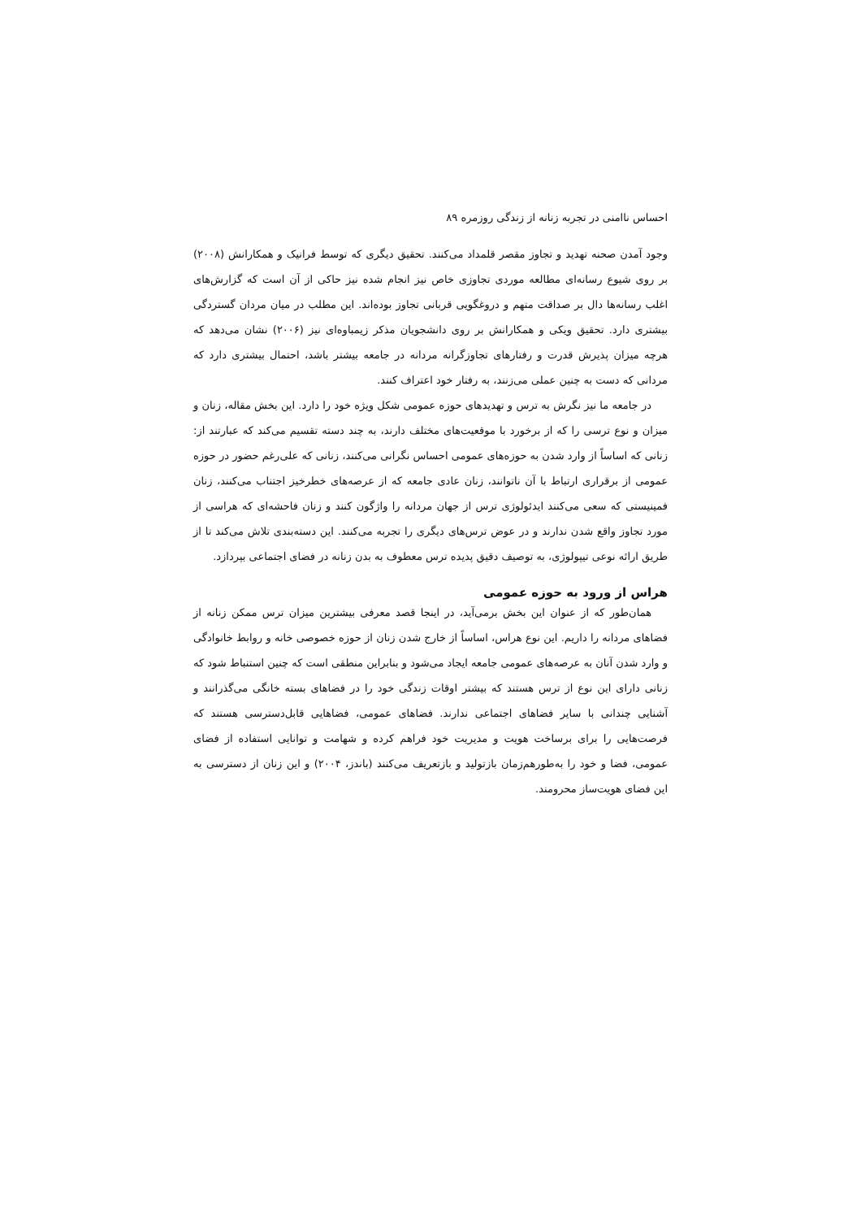احساس ناامنی در تجربه زنانه از زندگی روزمره ۸۹
وجود آمدن صحنه تهدید و تجاوز مقصر قلمداد می‌کنند. تحقیق دیگری که توسط فرانیک و همکارانش (۲۰۰۸) بر روی شیوع رسانه‌ای مطالعه موردی تجاوزی خاص نیز انجام شده نیز حاکی از آن است که گزارش‌های اغلب رسانه‌ها دال بر صداقت متهم و دروغگویی قربانی تجاوز بوده‌اند. این مطلب در میان مردان گستردگی بیشتری دارد. تحقیق ویکی و همکارانش بر روی دانشجویان مذکر زیمباوه‌ای نیز (۲۰۰۶) نشان می‌دهد که هرچه میزان پذیرش قدرت و رفتارهای تجاوزگرانه مردانه در جامعه بیشتر باشد، احتمال بیشتری دارد که مردانی که دست به چنین عملی می‌زنند، به رفتار خود اعتراف کنند.
در جامعه ما نیز نگرش به ترس و تهدیدهای حوزه عمومی شکل ویژه خود را دارد. این بخش مقاله، زنان و میزان و نوع ترسی را که از برخورد با موقعیت‌های مختلف دارند، به چند دسته تقسیم می‌کند که عبارتند از: زنانی که اساساً از وارد شدن به حوزه‌های عمومی احساس نگرانی می‌کنند، زنانی که علی‌رغم حضور در حوزه عمومی از برقراری ارتباط با آن ناتوانند، زنان عادی جامعه که از عرصه‌های خطرخیز اجتناب می‌کنند، زنان فمینیستی که سعی می‌کنند ایدئولوژی ترس از جهان مردانه را واژگون کنند و زنان فاحشه‌ای که هراسی از مورد تجاوز واقع شدن ندارند و در عوض ترس‌های دیگری را تجربه می‌کنند. این دسته‌بندی تلاش می‌کند تا از طریق ارائه نوعی تیپولوژی، به توصیف دقیق پدیده ترس معطوف به بدن زنانه در فضای اجتماعی بپردازد.
هراس از ورود به حوزه عمومی
همان‌طور که از عنوان این بخش برمی‌آید، در اینجا قصد معرفی بیشترین میزان ترس ممکن زنانه از فضاهای مردانه را داریم. این نوع هراس، اساساً از خارج شدن زنان از حوزه خصوصی خانه و روابط خانوادگی و وارد شدن آنان به عرصه‌های عمومی جامعه ایجاد می‌شود و بنابراین منطقی است که چنین استنباط شود که زنانی دارای این نوع از ترس هستند که بیشتر اوقات زندگی خود را در فضاهای بسته خانگی می‌گذرانند و آشنایی چندانی با سایر فضاهای اجتماعی ندارند. فضاهای عمومی، فضاهایی قابل‌دسترسی هستند که فرصت‌هایی را برای برساخت هویت و مدیریت خود فراهم کرده و شهامت و توانایی استفاده از فضای عمومی، فضا و خود را به‌طورهم‌زمان بازتولید و بازتعریف می‌کنند (باندز، ۲۰۰۴) و این زنان از دسترسی به این فضای هویت‌ساز محرومند.